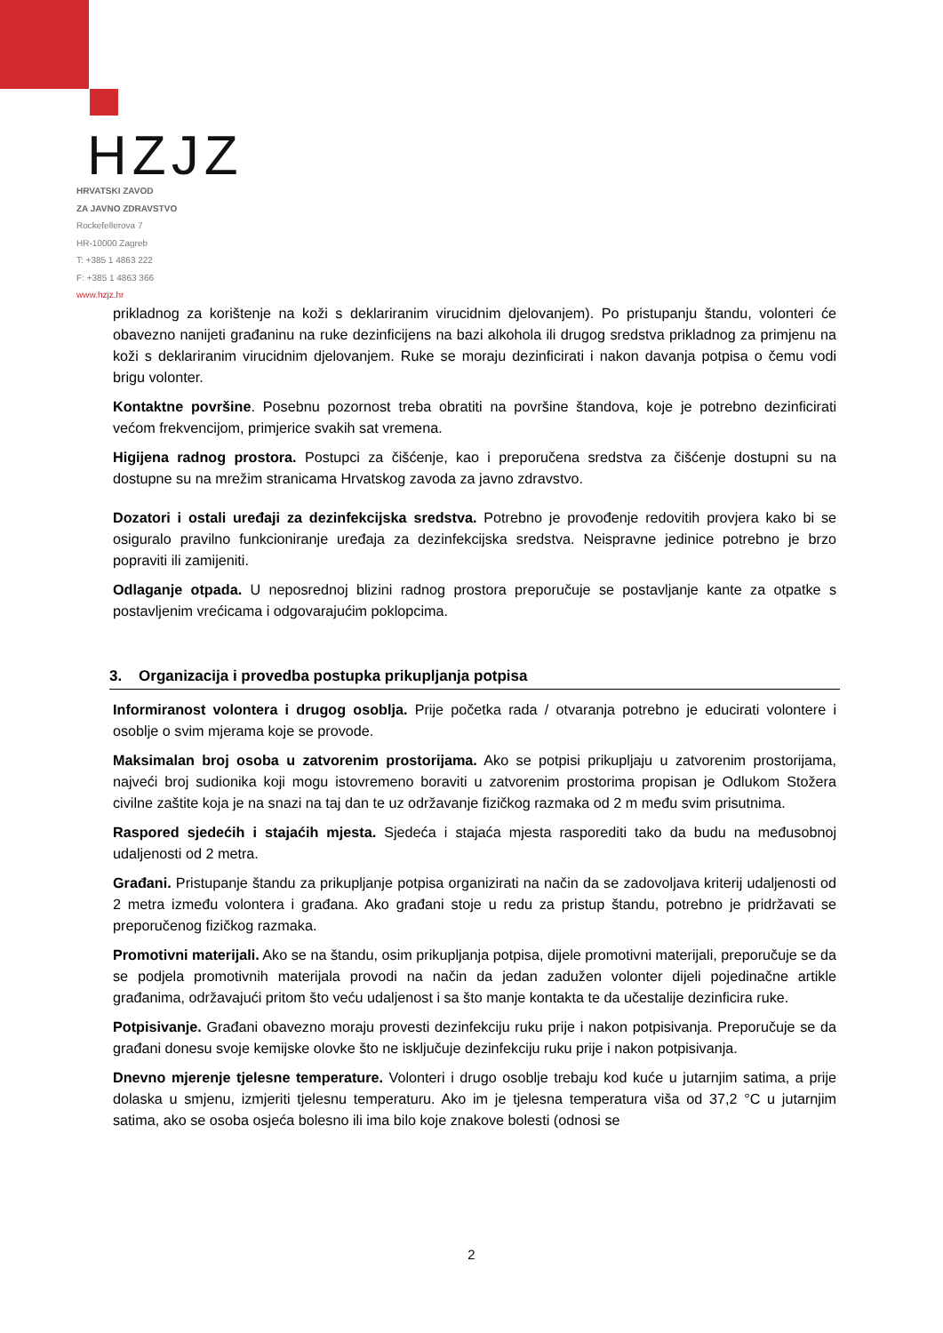HZJZ
HRVATSKI ZAVOD
ZA JAVNO ZDRAVSTVO
Rockefellerova 7
HR-10000 Zagreb
T: +385 1 4863 222
F: +385 1 4863 366
www.hzjz.hr
prikladnog za korištenje na koži s deklariranim virucidnim djelovanjem). Po pristupanju štandu, volonteri će obavezno nanijeti građaninu na ruke dezinficijens na bazi alkohola ili drugog sredstva prikladnog za primjenu na koži s deklariranim virucidnim djelovanjem. Ruke se moraju dezinficirati i nakon davanja potpisa o čemu vodi brigu volonter.
Kontaktne površine. Posebnu pozornost treba obratiti na površine štandova, koje je potrebno dezinficirati većom frekvencijom, primjerice svakih sat vremena.
Higijena radnog prostora. Postupci za čišćenje, kao i preporučena sredstva za čišćenje dostupni su na dostupne su na mrežim stranicama Hrvatskog zavoda za javno zdravstvo.
Dozatori i ostali uređaji za dezinfekcijska sredstva. Potrebno je provođenje redovitih provjera kako bi se osiguralo pravilno funkcioniranje uređaja za dezinfekcijska sredstva. Neispravne jedinice potrebno je brzo popraviti ili zamijeniti.
Odlaganje otpada. U neposrednoj blizini radnog prostora preporučuje se postavljanje kante za otpatke s postavljenim vrećicama i odgovarajućim poklopcima.
3. Organizacija i provedba postupka prikupljanja potpisa
Informiranost volontera i drugog osoblja. Prije početka rada / otvaranja potrebno je educirati volontere i osoblje o svim mjerama koje se provode.
Maksimalan broj osoba u zatvorenim prostorijama. Ako se potpisi prikupljaju u zatvorenim prostorijama, najveći broj sudionika koji mogu istovremeno boraviti u zatvorenim prostorima propisan je Odlukom Stožera civilne zaštite koja je na snazi na taj dan te uz održavanje fizičkog razmaka od 2 m među svim prisutnima.
Raspored sjedećih i stajaćih mjesta. Sjedeća i stajaća mjesta rasporediti tako da budu na međusobnoj udaljenosti od 2 metra.
Građani. Pristupanje štandu za prikupljanje potpisa organizirati na način da se zadovoljava kriterij udaljenosti od 2 metra između volontera i građana. Ako građani stoje u redu za pristup štandu, potrebno je pridržavati se preporučenog fizičkog razmaka.
Promotivni materijali. Ako se na štandu, osim prikupljanja potpisa, dijele promotivni materijali, preporučuje se da se podjela promotivnih materijala provodi na način da jedan zadužen volonter dijeli pojedinačne artikle građanima, održavajući pritom što veću udaljenost i sa što manje kontakta te da učestalije dezinficira ruke.
Potpisivanje. Građani obavezno moraju provesti dezinfekciju ruku prije i nakon potpisivanja. Preporučuje se da građani donesu svoje kemijske olovke što ne isključuje dezinfekciju ruku prije i nakon potpisivanja.
Dnevno mjerenje tjelesne temperature. Volonteri i drugo osoblje trebaju kod kuće u jutarnjim satima, a prije dolaska u smjenu, izmjeriti tjelesnu temperaturu. Ako im je tjelesna temperatura viša od 37,2 °C u jutarnjim satima, ako se osoba osjeća bolesno ili ima bilo koje znakove bolesti (odnosi se
2